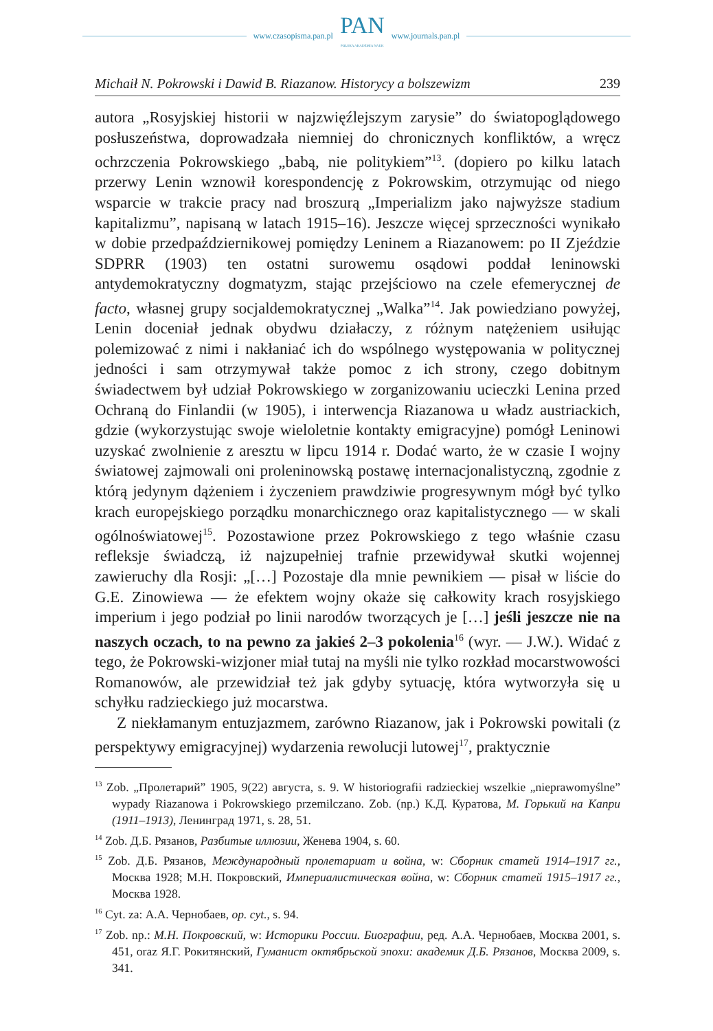www.czasopisma.pan.pl
PAN
POLSKA AKADEMIA NAUK
www.journals.pan.pl
Michaił N. Pokrowski i Dawid B. Riazanow. Historycy a bolszewizm 239
autora „Rosyjskiej historii w najzwięźlejszym zarysie” do światopoglądowego posłuszeństwa, doprowadzała niemniej do chronicznych konfliktów, a wręcz ochrzczenia Pokrowskiego „babą, nie politykiem”<sup>13</sup>. (dopiero po kilku latach przerwy Lenin wznowił korespondencję z Pokrowskim, otrzymując od niego wsparcie w trakcie pracy nad broszurą „Imperializm jako najwyższe stadium kapitalizmu”, napisaną w latach 1915–16). Jeszcze więcej sprzeczności wynikało w dobie przedpaździernikowej pomiędzy Leninem a Riazanowem: po II Zjeździe SDPRR (1903) ten ostatni surowemu osądowi poddał leninowski antydemokratyczny dogmatyzm, stając przejściowo na czele efemerycznej de facto, własnej grupy socjaldemokratycznej „Walka”<sup>14</sup>. Jak powiedziano powyżej, Lenin doceniał jednak obydwu działaczy, z różnym natężeniem usiłując polemizować z nimi i nakłaniać ich do wspólnego występowania w politycznej jedności i sam otrzymywał także pomoc z ich strony, czego dobitnym świadectwem był udział Pokrowskiego w zorganizowaniu ucieczki Lenina przed Ochraną do Finlandii (w 1905), i interwencja Riazanowa u władz austriackich, gdzie (wykorzystując swoje wieloletnie kontakty emigracyjne) pomógł Leninowi uzyskać zwolnienie z aresztu w lipcu 1914 r. Dodać warto, że w czasie I wojny światowej zajmowali oni proleninowską postawę internacjonalistyczną, zgodnie z którą jedynym dążeniem i życzeniem prawdziwie progresywnym mógł być tylko krach europejskiego porządku monarchicznego oraz kapitalistycznego — w skali ogólnoświatowej<sup>15</sup>. Pozostawione przez Pokrowskiego z tego właśnie czasu refleksje świadczą, iż najzupełniej trafnie przewidywał skutki wojennej zawieruchy dla Rosji: „[…] Pozostaje dla mnie pewnikiem — pisał w liście do G.E. Zinowiewa — że efektem wojny okaże się całkowity krach rosyjskiego imperium i jego podział po linii narodów tworzących je […] jeśli jeszcze nie na naszych oczach, to na pewno za jakieś 2–3 pokolenia<sup>16</sup> (wyr. — J.W.). Widać z tego, że Pokrowski-wizjoner miał tutaj na myśli nie tylko rozkład mocarstwowości Romanowów, ale przewidział też jak gdyby sytuację, która wytworzyła się u schyłku radzieckiego już mocarstwa.
Z niekłamanym entuzjazmem, zarówno Riazanow, jak i Pokrowski powitali (z perspektywy emigracyjnej) wydarzenia rewolucji lutowej<sup>17</sup>, praktycznie
<sup>13</sup> Zob. „Пролетарий” 1905, 9(22) августа, s. 9. W historiografii radzieckiej wszelkie „nieprawomyślne” wypady Riazanowa i Pokrowskiego przemilczano. Zob. (np.) К.Д. Куратова, М. Горький на Капри (1911–1913), Ленинград 1971, s. 28, 51.
<sup>14</sup> Zob. Д.Б. Рязанов, Разбитые иллюзии, Женева 1904, s. 60.
<sup>15</sup> Zob. Д.Б. Рязанов, Международный пролетариат и война, w: Сборник статей 1914–1917 гг., Москва 1928; М.Н. Покровский, Империалистическая война, w: Сборник статей 1915–1917 гг., Москва 1928.
<sup>16</sup> Cyt. za: А.А. Чернобаев, op. cyt., s. 94.
<sup>17</sup> Zob. np.: М.Н. Покровский, w: Историки России. Биографии, ред. А.А. Чернобаев, Москва 2001, s. 451, oraz Я.Г. Рокитянский, Гуманист октябрьской эпохи: академик Д.Б. Рязанов, Москва 2009, s. 341.